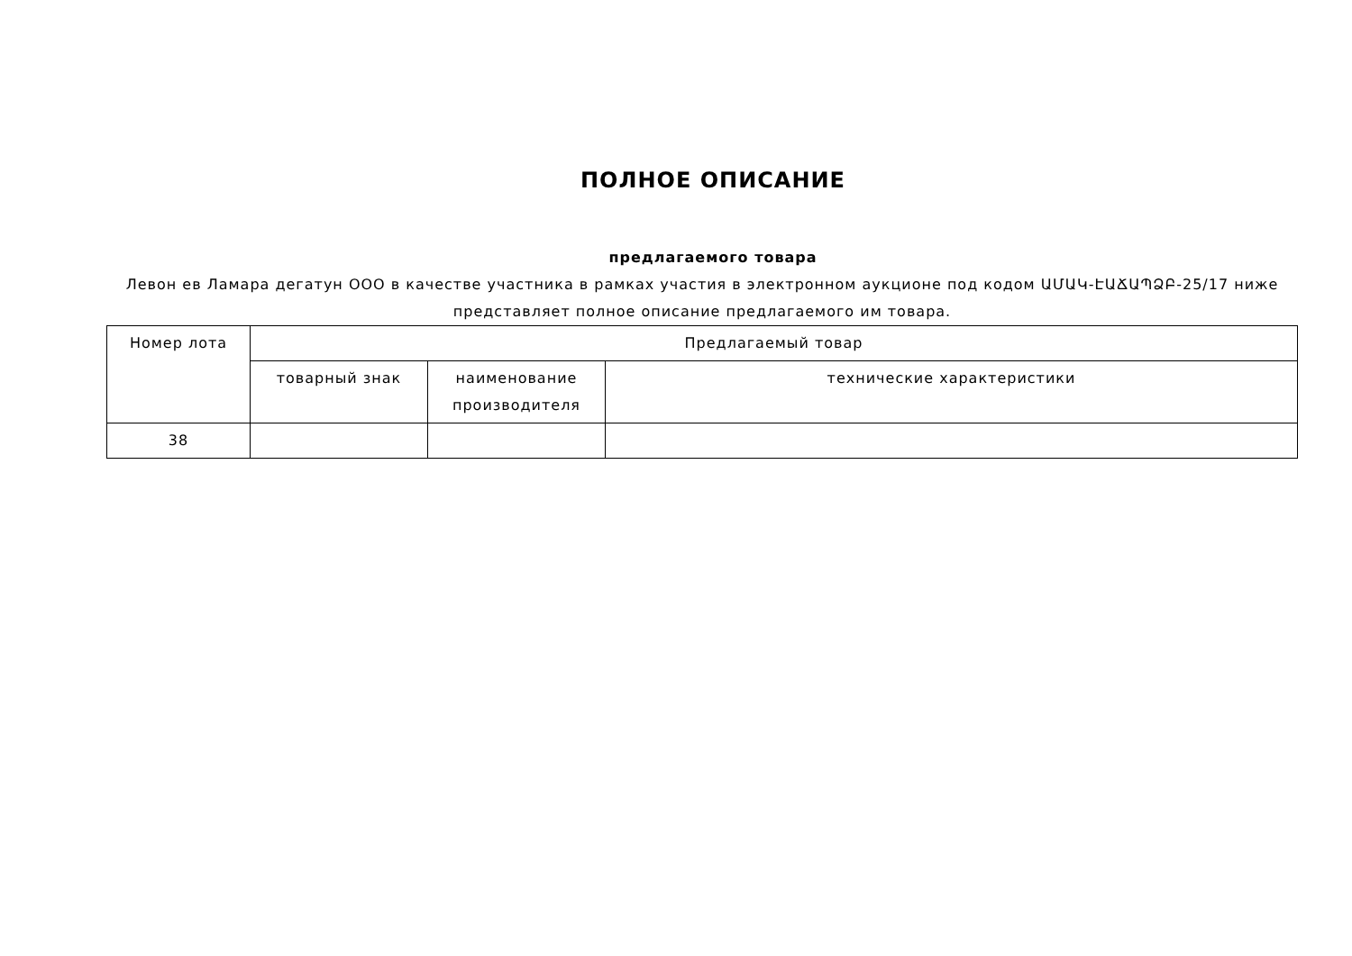ПОЛНОЕ ОПИСАНИЕ
предлагаемого товара
Левон ев Ламара дегатун ООО в качестве участника в рамках участия в электронном аукционе под кодом ԱՄԱԿ-ԷԱՃԱՊՁԲ-25/17 ниже представляет полное описание предлагаемого им товара.
| Номер лота | Предлагаемый товар | | |
| --- | --- | --- | --- |
| | товарный знак | наименование производителя | технические характеристики |
| 38 | | | |